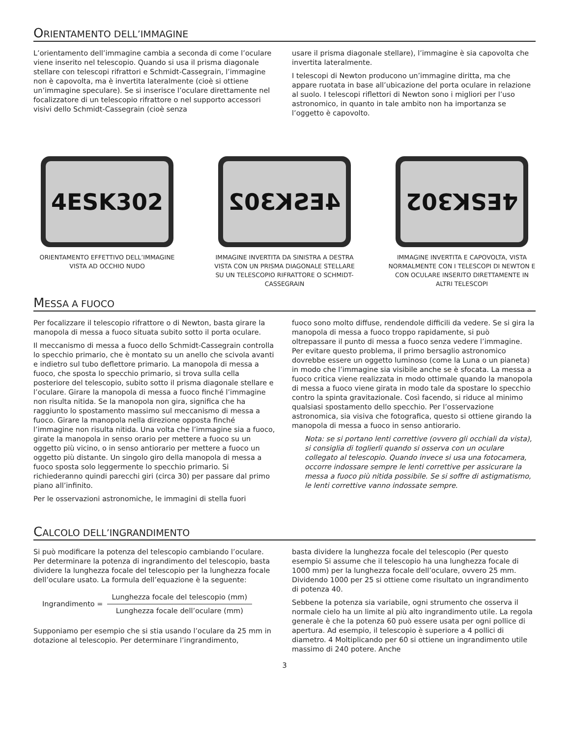ORIENTAMENTO DELL’IMMAGINE
L’orientamento dell’immagine cambia a seconda di come l’oculare viene inserito nel telescopio. Quando si usa il prisma diagonale stellare con telescopi rifrattori e Schmidt-Cassegrain, l’immagine non è capovolta, ma è invertita lateralmente (cioè si ottiene un’immagine speculare). Se si inserisce l’oculare direttamente nel focalizzatore di un telescopio rifrattore o nel supporto accessori visivi dello Schmidt-Cassegrain (cioè senza
usare il prisma diagonale stellare), l’immagine è sia capovolta che invertita lateralmente.
I telescopi di Newton producono un’immagine diritta, ma che appare ruotata in base all’ubicazione del porta oculare in relazione al suolo. I telescopi riflettori di Newton sono i migliori per l’uso astronomico, in quanto in tale ambito non ha importanza se l’oggetto è capovolto.
4ESK302
ORIENTAMENTO EFFETTIVO DELL’IMMAGINE VISTA AD OCCHIO NUDO
4ESK302
IMMAGINE INVERTITA DA SINISTRA A DESTRA VISTA CON UN PRISMA DIAGONALE STELLARE SU UN TELESCOPIO RIFRATTORE O SCHMIDT-CASSEGRAIN
4ESK302
IMMAGINE INVERTITA E CAPOVOLTA, VISTA NORMALMENTE CON I TELESCOPI DI NEWTON E CON OCULARE INSERITO DIRETTAMENTE IN ALTRI TELESCOPI
MESSA A FUOCO
Per focalizzare il telescopio rifrattore o di Newton, basta girare la manopola di messa a fuoco situata subito sotto il porta oculare.
Il meccanismo di messa a fuoco dello Schmidt-Cassegrain controlla lo specchio primario, che è montato su un anello che scivola avanti e indietro sul tubo deflettore primario. La manopola di messa a fuoco, che sposta lo specchio primario, si trova sulla cella posteriore del telescopio, subito sotto il prisma diagonale stellare e l’oculare. Girare la manopola di messa a fuoco finché l’immagine non risulta nitida. Se la manopola non gira, significa che ha raggiunto lo spostamento massimo sul meccanismo di messa a fuoco. Girare la manopola nella direzione opposta finché l’immagine non risulta nitida. Una volta che l’immagine sia a fuoco, girate la manopola in senso orario per mettere a fuoco su un oggetto più vicino, o in senso antiorario per mettere a fuoco un oggetto più distante. Un singolo giro della manopola di messa a fuoco sposta solo leggermente lo specchio primario. Si richiederanno quindi parecchi giri (circa 30) per passare dal primo piano all’infinito.
Per le osservazioni astronomiche, le immagini di stella fuori
fuoco sono molto diffuse, rendendole difficili da vedere. Se si gira la manopola di messa a fuoco troppo rapidamente, si può oltrepassare il punto di messa a fuoco senza vedere l’immagine. Per evitare questo problema, il primo bersaglio astronomico dovrebbe essere un oggetto luminoso (come la Luna o un pianeta) in modo che l’immagine sia visibile anche se è sfocata. La messa a fuoco critica viene realizzata in modo ottimale quando la manopola di messa a fuoco viene girata in modo tale da spostare lo specchio contro la spinta gravitazionale. Così facendo, si riduce al minimo qualsiasi spostamento dello specchio. Per l’osservazione astronomica, sia visiva che fotografica, questo si ottiene girando la manopola di messa a fuoco in senso antiorario.
Nota: se si portano lenti correttive (ovvero gli occhiali da vista), si consiglia di toglierli quando si osserva con un oculare collegato al telescopio. Quando invece si usa una fotocamera, occorre indossare sempre le lenti correttive per assicurare la messa a fuoco più nitida possibile. Se si soffre di astigmatismo, le lenti correttive vanno indossate sempre.
CALCOLO DELL’INGRANDIMENTO
Si può modificare la potenza del telescopio cambiando l’oculare. Per determinare la potenza di ingrandimento del telescopio, basta dividere la lunghezza focale del telescopio per la lunghezza focale dell’oculare usato. La formula dell’equazione è la seguente:
Ingrandimento =
Lunghezza focale del telescopio (mm)
Lunghezza focale dell’oculare (mm)
Supponiamo per esempio che si stia usando l’oculare da 25 mm in dotazione al telescopio. Per determinare l’ingrandimento,
basta dividere la lunghezza focale del telescopio (Per questo esempio Si assume che il telescopio ha una lunghezza focale di 1000 mm) per la lunghezza focale dell’oculare, ovvero 25 mm. Dividendo 1000 per 25 si ottiene come risultato un ingrandimento di potenza 40.
Sebbene la potenza sia variabile, ogni strumento che osserva il normale cielo ha un limite al più alto ingrandimento utile. La regola generale è che la potenza 60 può essere usata per ogni pollice di apertura. Ad esempio, il telescopio è superiore a 4 pollici di diametro. 4 Moltiplicando per 60 si ottiene un ingrandimento utile massimo di 240 potere. Anche
3